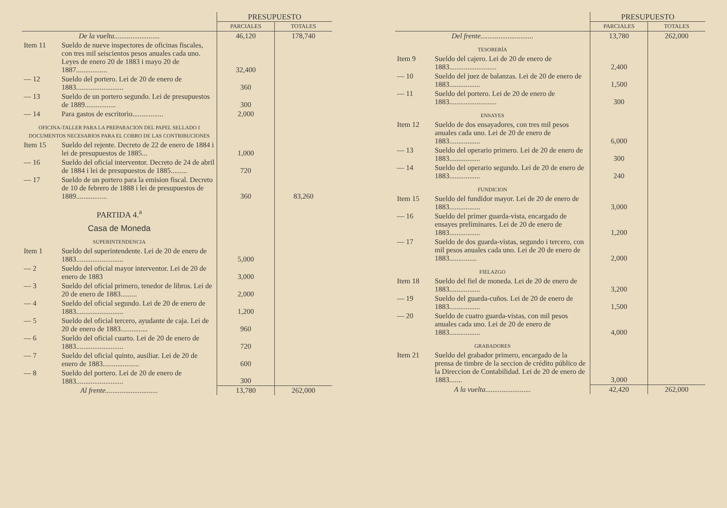| | | PRESUPUESTO | |
| --- | --- | --- | --- |
| | | PARCIALES | TOTALES |
| De la vuelta......................... | | 46,120 | 178,740 |
| Item 11 | Sueldo de nueve inspectores de oficinas fiscales, con tres mil seiscientos pesos anuales cada uno. Leyes de enero 20 de 1883 i mayo 20 de 1887................. | 32,400 | |
| — 12 | Sueldo del portero. Lei de 20 de enero de 1883.......................... | 360 | |
| — 13 | Sueldo de un portero segundo. Lei de presupuestos de 1889................. | 300 | |
| — 14 | Para gastos de escritorio................. | 2,000 | |
| OFICINA-TALLER PARA LA PREPARACION DEL PAPEL SELLADO I DOCUMENTOS NECESARIOS PARA EL COBRO DE LAS CONTRIBUCIONES | | | |
| Item 15 | Sueldo del rejente. Decreto de 22 de enero de 1884 i lei de presupuestos de 1885... | 1,000 | |
| — 16 | Sueldo del oficial interventor. Decreto de 24 de abril de 1884 i lei de presupuestos de 1885......... | 720 | |
| — 17 | Sueldo de un portero para la emision fiscal. Decreto de 10 de febrero de 1888 i lei de presupuestos de 1889................. | 360 | 83,260 |
| PARTIDA 4.<sup>a</sup> | | | |
| Casa de Moneda | | | |
| SUPERINTENDENCIA | | | |
| Item 1 | Sueldo del superintendente. Lei de 20 de enero de 1883.......................... | 5,000 | |
| — 2 | Sueldo del oficial mayor interventor. Lei de 20 de enero de 1883 | 3,000 | |
| — 3 | Sueldo del oficial primero, tenedor de libros. Lei de 20 de enero de 1883......... | 2,000 | |
| — 4 | Sueldo del oficial segundo. Lei de 20 de enero de 1883.......................... | 1,200 | |
| — 5 | Sueldo del oficial tercero, ayudante de caja. Lei de 20 de enero de 1883............... | 960 | |
| — 6 | Sueldo del oficial cuarto. Lei de 20 de enero de 1883.......................... | 720 | |
| — 7 | Sueldo del oficial quinto, ausiliar. Lei de 20 de enero de 1883.................... | 600 | |
| — 8 | Sueldo del portero. Lei de 20 de enero de 1883.......................... | 300 | |
| Al frente............................. | | 13,780 | 262,000 |
| | | PRESUPUESTO | |
| --- | --- | --- | --- |
| | | PARCIALES | TOTALES |
| Del frente............................. | | 13,780 | 262,000 |
| TESORERÍA | | | |
| Item 9 | Sueldo del cajero. Lei de 20 de enero de 1883.......................... | 2,400 | |
| — 10 | Sueldo del juez de balanzas. Lei de 20 de enero de 1883................. | 1,500 | |
| — 11 | Sueldo del portero. Lei de 20 de enero de 1883.......................... | 300 | |
| ENSAYES | | | |
| Item 12 | Sueldo de dos ensayadores, con tres mil pesos anuales cada uno. Lei de 20 de enero de 1883................. | 6,000 | |
| — 13 | Sueldo del operario primero. Lei de 20 de enero de 1883................. | 300 | |
| — 14 | Sueldo del operario segundo. Lei de 20 de enero de 1883................. | 240 | |
| FUNDICION | | | |
| Item 15 | Sueldo del fundidor mayor. Lei de 20 de enero de 1883................. | 3,000 | |
| — 16 | Sueldo del primer guarda-vista, encargado de ensayes preliminares. Lei de 20 de enero de 1883................. | 1,200 | |
| — 17 | Sueldo de dos guarda-vistas, segundo i tercero, con mil pesos anuales cada uno. Lei de 20 de enero de 1883............... | 2,000 | |
| FIELAZGO | | | |
| Item 18 | Sueldo del fiel de moneda. Lei de 20 de enero de 1883................. | 3,200 | |
| — 19 | Sueldo del guarda-cuños. Lei de 20 de enero de 1883................. | 1,500 | |
| — 20 | Sueldo de cuatro guarda-vistas, con mil pesos anuales cada uno. Lei de 20 de enero de 1883................. | 4,000 | |
| GRABADORES | | | |
| Item 21 | Sueldo del grabador primero, encargado de la prensa de timbre de la seccion de crédito público de la Direccion de Contabilidad. Lei de 20 de enero de 1883....... | 3,000 | |
| A la vuelta......................... | | 42,420 | 262,000 |